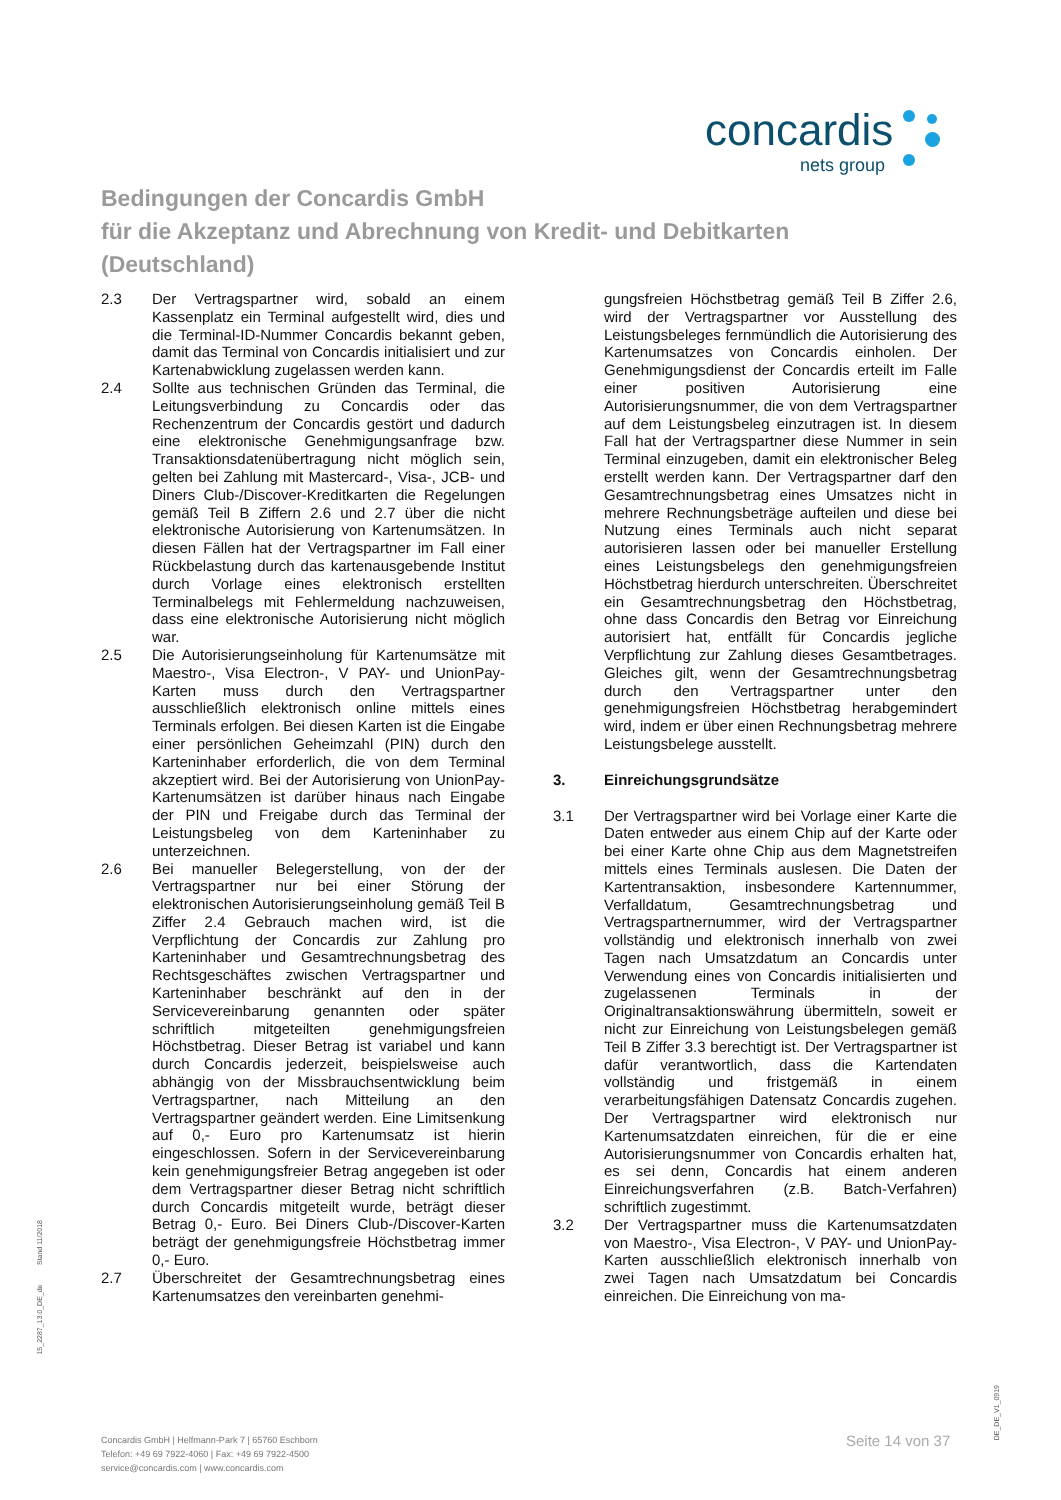concardis
nets group
Bedingungen der Concardis GmbH
für die Akzeptanz und Abrechnung von Kredit- und Debitkarten
(Deutschland)
2.3 Der Vertragspartner wird, sobald an einem Kassenplatz ein Terminal aufgestellt wird, dies und die Terminal-ID-Nummer Concardis bekannt geben, damit das Terminal von Concardis initialisiert und zur Kartenabwicklung zugelassen werden kann.
2.4 Sollte aus technischen Gründen das Terminal, die Leitungsverbindung zu Concardis oder das Rechenzentrum der Concardis gestört und dadurch eine elektronische Genehmigungsanfrage bzw. Transaktionsdatenübertragung nicht möglich sein, gelten bei Zahlung mit Mastercard-, Visa-, JCB- und Diners Club-/Discover-Kreditkarten die Regelungen gemäß Teil B Ziffern 2.6 und 2.7 über die nicht elektronische Autorisierung von Kartenumsätzen. In diesen Fällen hat der Vertragspartner im Fall einer Rückbelastung durch das kartenausgebende Institut durch Vorlage eines elektronisch erstellten Terminalbelegs mit Fehlermeldung nachzuweisen, dass eine elektronische Autorisierung nicht möglich war.
2.5 Die Autorisierungseinholung für Kartenumsätze mit Maestro-, Visa Electron-, V PAY- und UnionPay-Karten muss durch den Vertragspartner ausschließlich elektronisch online mittels eines Terminals erfolgen. Bei diesen Karten ist die Eingabe einer persönlichen Geheimzahl (PIN) durch den Karteninhaber erforderlich, die von dem Terminal akzeptiert wird. Bei der Autorisierung von UnionPay-Kartenumsätzen ist darüber hinaus nach Eingabe der PIN und Freigabe durch das Terminal der Leistungsbeleg von dem Karteninhaber zu unterzeichnen.
2.6 Bei manueller Belegerstellung, von der der Vertragspartner nur bei einer Störung der elektronischen Autorisierungseinholung gemäß Teil B Ziffer 2.4 Gebrauch machen wird, ist die Verpflichtung der Concardis zur Zahlung pro Karteninhaber und Gesamtrechnungsbetrag des Rechtsgeschäftes zwischen Vertragspartner und Karteninhaber beschränkt auf den in der Servicevereinbarung genannten oder später schriftlich mitgeteilten genehmigungsfreien Höchstbetrag. Dieser Betrag ist variabel und kann durch Concardis jederzeit, beispielsweise auch abhängig von der Missbrauchsentwicklung beim Vertragspartner, nach Mitteilung an den Vertragspartner geändert werden. Eine Limitsenkung auf 0,- Euro pro Kartenumsatz ist hierin eingeschlossen. Sofern in der Servicevereinbarung kein genehmigungsfreier Betrag angegeben ist oder dem Vertragspartner dieser Betrag nicht schriftlich durch Concardis mitgeteilt wurde, beträgt dieser Betrag 0,- Euro. Bei Diners Club-/Discover-Karten beträgt der genehmigungsfreie Höchstbetrag immer 0,- Euro.
2.7 Überschreitet der Gesamtrechnungsbetrag eines Kartenumsatzes den vereinbarten genehmi-
gungsfreien Höchstbetrag gemäß Teil B Ziffer 2.6, wird der Vertragspartner vor Ausstellung des Leistungsbeleges fernmündlich die Autorisierung des Kartenumsatzes von Concardis einholen. Der Genehmigungsdienst der Concardis erteilt im Falle einer positiven Autorisierung eine Autorisierungsnummer, die von dem Vertragspartner auf dem Leistungsbeleg einzutragen ist. In diesem Fall hat der Vertragspartner diese Nummer in sein Terminal einzugeben, damit ein elektronischer Beleg erstellt werden kann. Der Vertragspartner darf den Gesamtrechnungsbetrag eines Umsatzes nicht in mehrere Rechnungsbeträge aufteilen und diese bei Nutzung eines Terminals auch nicht separat autorisieren lassen oder bei manueller Erstellung eines Leistungsbelegs den genehmigungsfreien Höchstbetrag hierdurch unterschreiten. Überschreitet ein Gesamtrechnungsbetrag den Höchstbetrag, ohne dass Concardis den Betrag vor Einreichung autorisiert hat, entfällt für Concardis jegliche Verpflichtung zur Zahlung dieses Gesamtbetrages. Gleiches gilt, wenn der Gesamtrechnungsbetrag durch den Vertragspartner unter den genehmigungsfreien Höchstbetrag herabgemindert wird, indem er über einen Rechnungsbetrag mehrere Leistungsbelege ausstellt.
3. Einreichungsgrundsätze
3.1 Der Vertragspartner wird bei Vorlage einer Karte die Daten entweder aus einem Chip auf der Karte oder bei einer Karte ohne Chip aus dem Magnetstreifen mittels eines Terminals auslesen. Die Daten der Kartentransaktion, insbesondere Kartennummer, Verfalldatum, Gesamtrechnungsbetrag und Vertragspartnernummer, wird der Vertragspartner vollständig und elektronisch innerhalb von zwei Tagen nach Umsatzdatum an Concardis unter Verwendung eines von Concardis initialisierten und zugelassenen Terminals in der Originaltransaktionswährung übermitteln, soweit er nicht zur Einreichung von Leistungsbelegen gemäß Teil B Ziffer 3.3 berechtigt ist. Der Vertragspartner ist dafür verantwortlich, dass die Kartendaten vollständig und fristgemäß in einem verarbeitungsfähigen Datensatz Concardis zugehen. Der Vertragspartner wird elektronisch nur Kartenumsatzdaten einreichen, für die er eine Autorisierungsnummer von Concardis erhalten hat, es sei denn, Concardis hat einem anderen Einreichungsverfahren (z.B. Batch-Verfahren) schriftlich zugestimmt.
3.2 Der Vertragspartner muss die Kartenumsatzdaten von Maestro-, Visa Electron-, V PAY- und UnionPay-Karten ausschließlich elektronisch innerhalb von zwei Tagen nach Umsatzdatum bei Concardis einreichen. Die Einreichung von ma-
15_2287_13.0_DE_de Stand 11/2018
Concardis GmbH | Helfmann-Park 7 | 65760 Eschborn
Telefon: +49 69 7922-4060 | Fax: +49 69 7922-4500
service@concardis.com | www.concardis.com
Seite 14 von 37
DE_DE_V1_0919